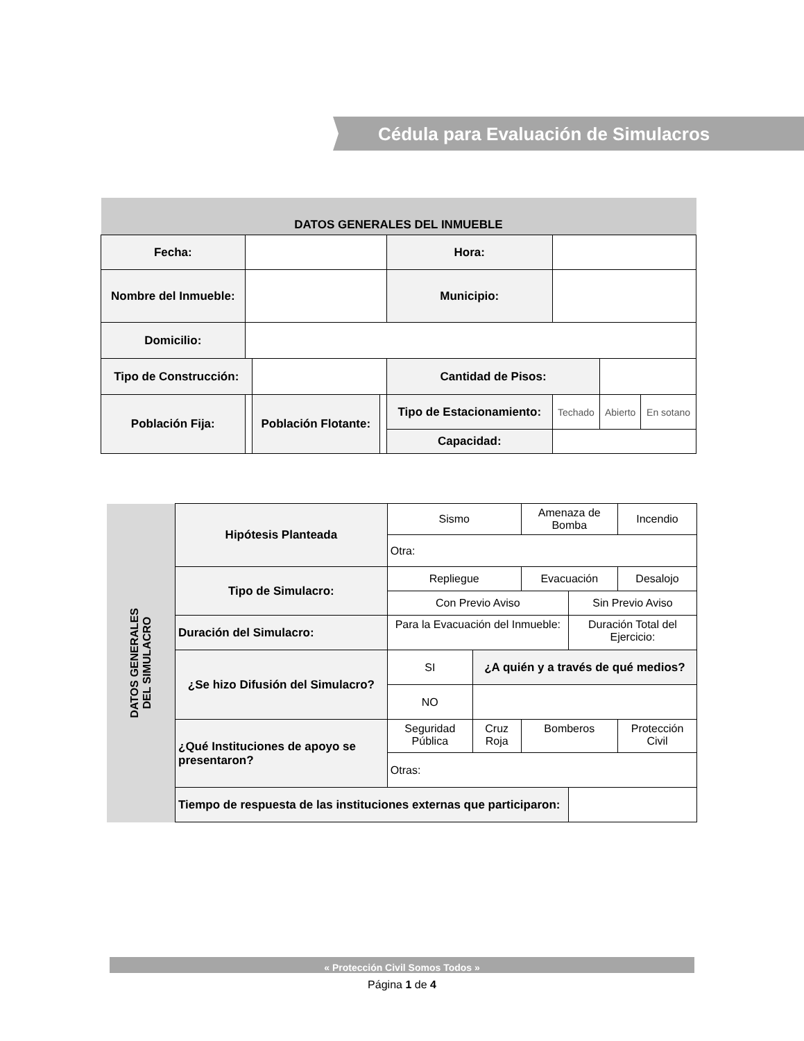Cédula para Evaluación de Simulacros
| DATOS GENERALES DEL INMUEBLE | | | | | | | |
| Fecha: | | | | Hora: | | | |
| Nombre del Inmueble: | | | | Municipio: | | | |
| Domicilio: | | | | | | | |
| Tipo de Construcción: | | | | Cantidad de Pisos: | | | |
| Población Fija: | | Población Flotante: | | Tipo de Estacionamiento: | Techado | Abierto | En sotano |
| | | | | Capacidad: | | | |
| DATOS GENERALES DEL SIMULACRO | Hipótesis Planteada | | Sismo | | Amenaza de Bomba | | Incendio |
| | | | Otra: | | | | |
| | Tipo de Simulacro: | | Repliegue | | Evacuación | | Desalojo |
| | | | Con Previo Aviso | | | Sin Previo Aviso | |
| | Duración del Simulacro: | | Para la Evacuación del Inmueble: | | | Duración Total del Ejercicio: | |
| | ¿Se hizo Difusión del Simulacro? | | SI | ¿A quién y a través de qué medios? | | | |
| | | | NO | | | | |
| | ¿Qué Instituciones de apoyo se presentaron? | Seguridad Pública | | Cruz Roja | Bomberos | | Protección Civil |
| | | Otras: | | | | | |
| | Tiempo de respuesta de las instituciones externas que participaron: | | | | | | |
« Protección Civil Somos Todos »
Página 1 de 4